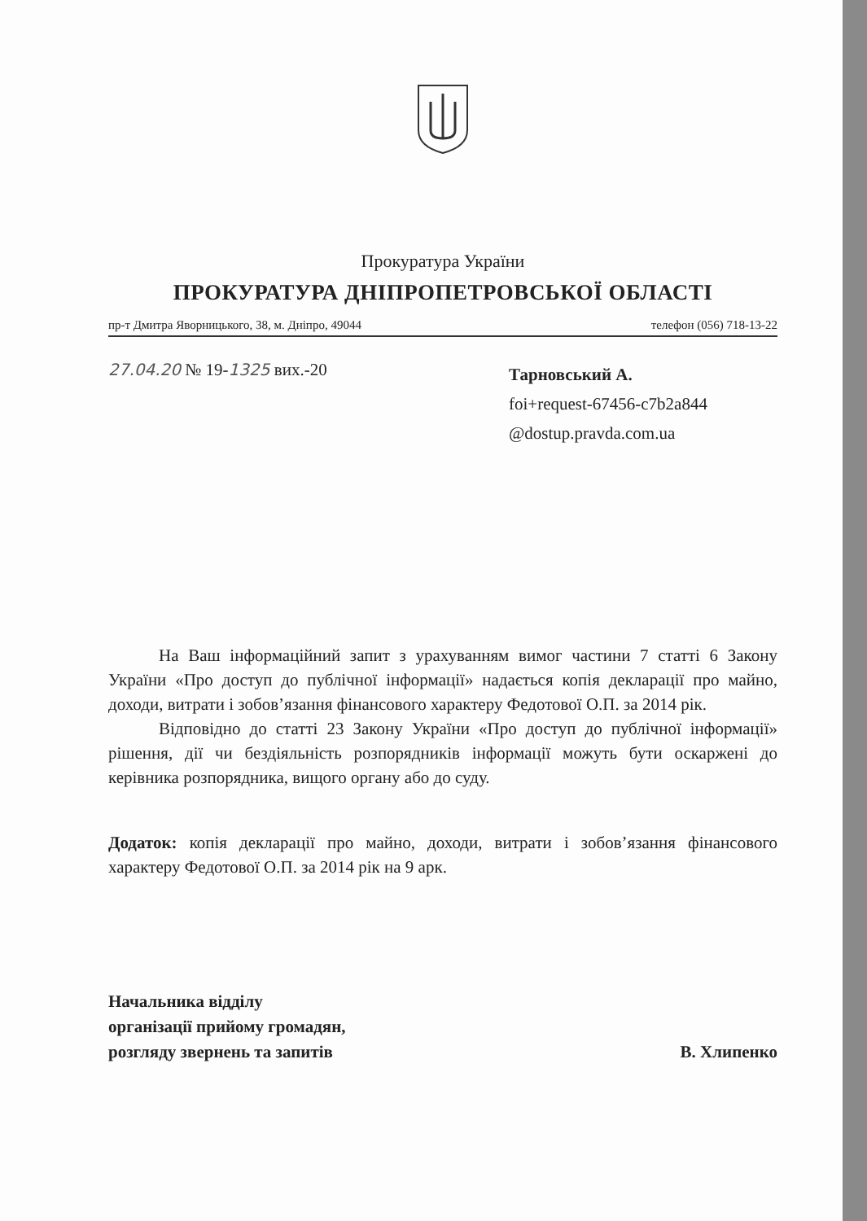Прокуратура України
ПРОКУРАТУРА ДНІПРОПЕТРОВСЬКОЇ ОБЛАСТІ
пр-т Дмитра Яворницького, 38, м. Дніпро, 49044 телефон (056) 718-13-22
27.04.20 № 19-1325 вих.-20
Тарновський А.
foi+request-67456-c7b2a844
@dostup.pravda.com.ua
На Ваш інформаційний запит з урахуванням вимог частини 7 статті 6 Закону України «Про доступ до публічної інформації» надається копія декларації про майно, доходи, витрати і зобов’язання фінансового характеру Федотової О.П. за 2014 рік.
Відповідно до статті 23 Закону України «Про доступ до публічної інформації» рішення, дії чи бездіяльність розпорядників інформації можуть бути оскаржені до керівника розпорядника, вищого органу або до суду.
Додаток: копія декларації про майно, доходи, витрати і зобов’язання фінансового характеру Федотової О.П. за 2014 рік на 9 арк.
Начальника відділу
організації прийому громадян,
розгляду звернень та запитів
В. Хлипенко